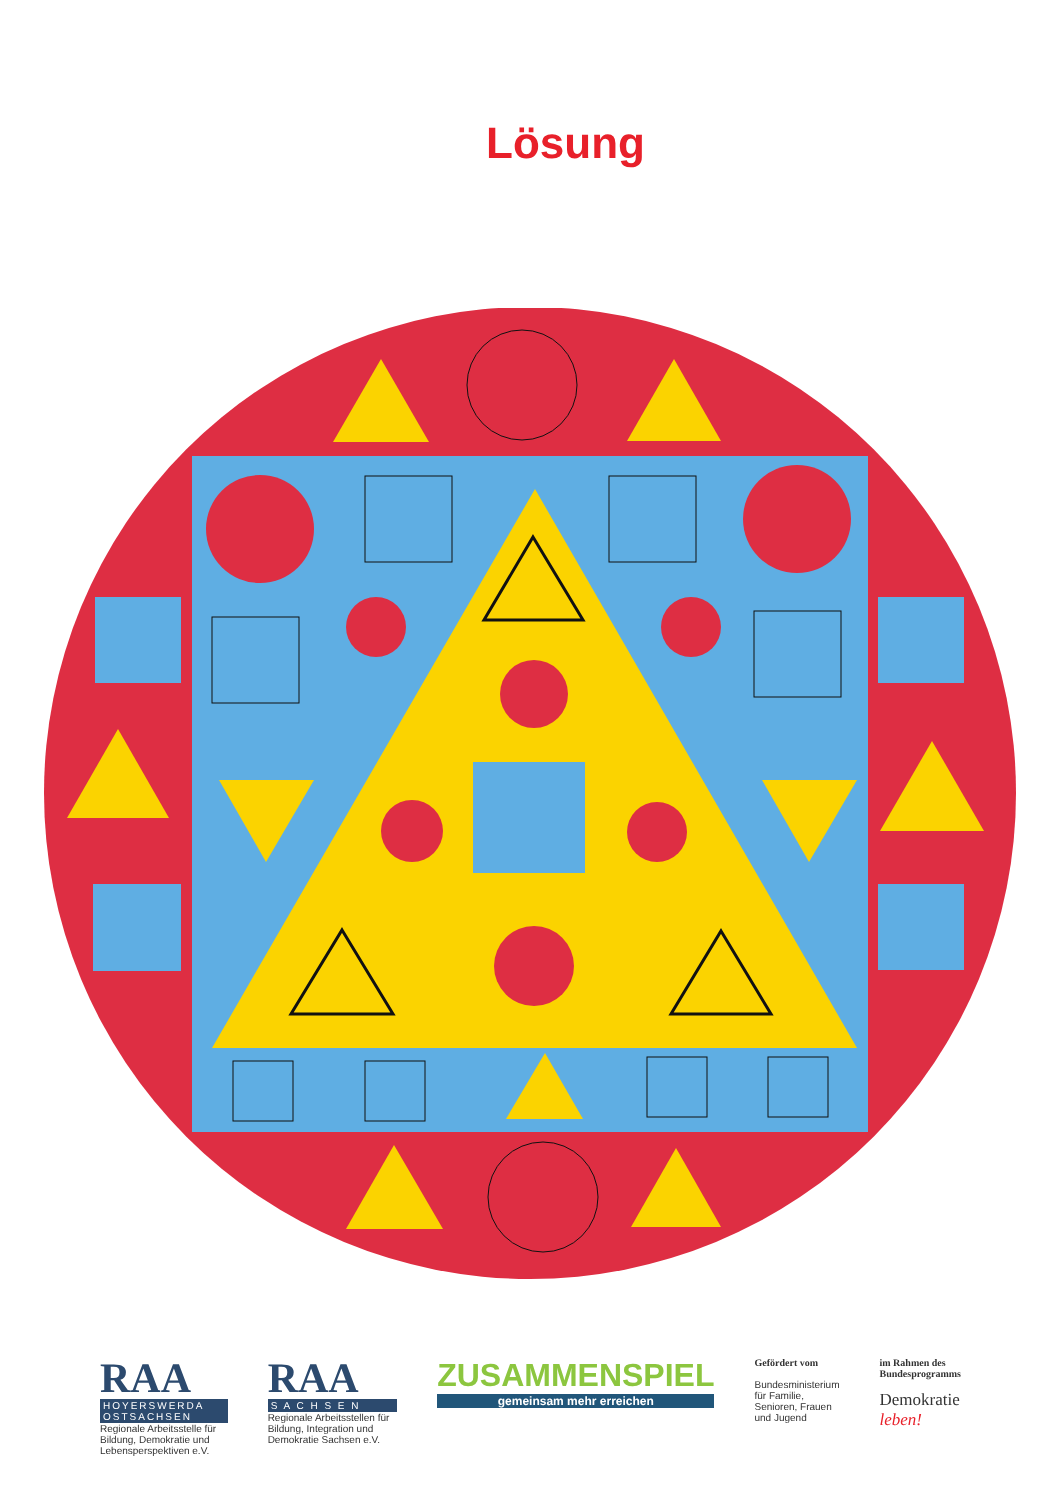Lösung
RAA
HOYERSWERDA OSTSACHSEN
Regionale Arbeitsstelle für Bildung, Demokratie und Lebensperspektiven e.V.
RAA
S A C H S E N
Regionale Arbeitsstellen für Bildung, Integration und Demokratie Sachsen e.V.
ZUSAMMENSPIEL
gemeinsam mehr erreichen
Gefördert vom
Bundesministerium
für Familie, Senioren, Frauen
und Jugend
im Rahmen des Bundesprogramms
Demokratie leben!